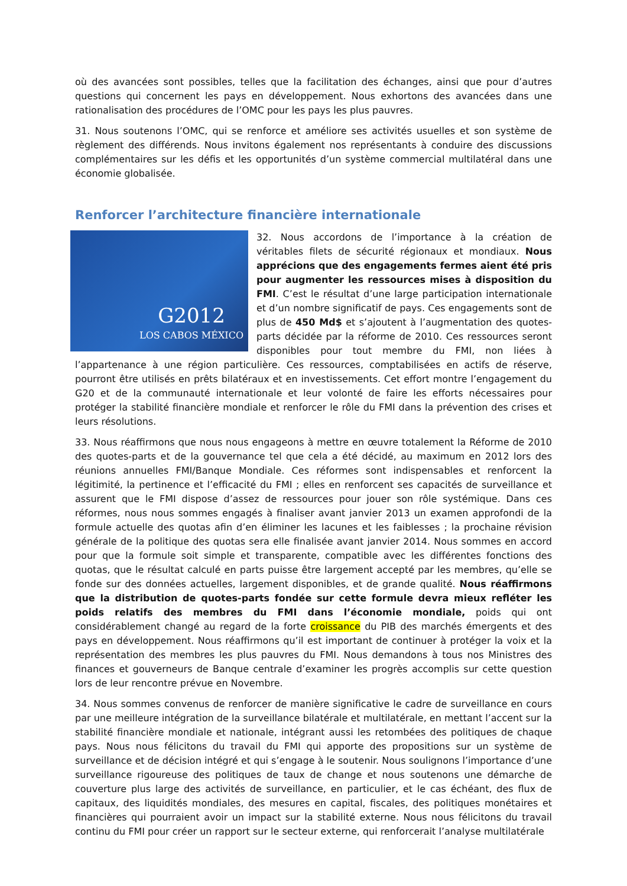où des avancées sont possibles, telles que la facilitation des échanges, ainsi que pour d’autres questions qui concernent les pays en développement. Nous exhortons des avancées dans une rationalisation des procédures de l’OMC pour les pays les plus pauvres.
31. Nous soutenons l’OMC, qui se renforce et améliore ses activités usuelles et son système de règlement des différends. Nous invitons également nos représentants à conduire des discussions complémentaires sur les défis et les opportunités d’un système commercial multilatéral dans une économie globalisée.
Renforcer l’architecture financière internationale
G2012
LOS CABOS MÉXICO
32. Nous accordons de l’importance à la création de véritables filets de sécurité régionaux et mondiaux. Nous apprécions que des engagements fermes aient été pris pour augmenter les ressources mises à disposition du FMI. C’est le résultat d’une large participation internationale et d’un nombre significatif de pays. Ces engagements sont de plus de 450 Md$ et s’ajoutent à l’augmentation des quotes-parts décidée par la réforme de 2010. Ces ressources seront disponibles pour tout membre du FMI, non liées à l’appartenance à une région particulière. Ces ressources, comptabilisées en actifs de réserve, pourront être utilisés en prêts bilatéraux et en investissements. Cet effort montre l’engagement du G20 et de la communauté internationale et leur volonté de faire les efforts nécessaires pour protéger la stabilité financière mondiale et renforcer le rôle du FMI dans la prévention des crises et leurs résolutions.
33. Nous réaffirmons que nous nous engageons à mettre en œuvre totalement la Réforme de 2010 des quotes-parts et de la gouvernance tel que cela a été décidé, au maximum en 2012 lors des réunions annuelles FMI/Banque Mondiale. Ces réformes sont indispensables et renforcent la légitimité, la pertinence et l’efficacité du FMI ; elles en renforcent ses capacités de surveillance et assurent que le FMI dispose d’assez de ressources pour jouer son rôle systémique. Dans ces réformes, nous nous sommes engagés à finaliser avant janvier 2013 un examen approfondi de la formule actuelle des quotas afin d’en éliminer les lacunes et les faiblesses ; la prochaine révision générale de la politique des quotas sera elle finalisée avant janvier 2014. Nous sommes en accord pour que la formule soit simple et transparente, compatible avec les différentes fonctions des quotas, que le résultat calculé en parts puisse être largement accepté par les membres, qu’elle se fonde sur des données actuelles, largement disponibles, et de grande qualité. Nous réaffirmons que la distribution de quotes-parts fondée sur cette formule devra mieux refléter les poids relatifs des membres du FMI dans l’économie mondiale, poids qui ont considérablement changé au regard de la forte croissance du PIB des marchés émergents et des pays en développement. Nous réaffirmons qu’il est important de continuer à protéger la voix et la représentation des membres les plus pauvres du FMI. Nous demandons à tous nos Ministres des finances et gouverneurs de Banque centrale d’examiner les progrès accomplis sur cette question lors de leur rencontre prévue en Novembre.
34. Nous sommes convenus de renforcer de manière significative le cadre de surveillance en cours par une meilleure intégration de la surveillance bilatérale et multilatérale, en mettant l’accent sur la stabilité financière mondiale et nationale, intégrant aussi les retombées des politiques de chaque pays. Nous nous félicitons du travail du FMI qui apporte des propositions sur un système de surveillance et de décision intégré et qui s’engage à le soutenir. Nous soulignons l’importance d’une surveillance rigoureuse des politiques de taux de change et nous soutenons une démarche de couverture plus large des activités de surveillance, en particulier, et le cas échéant, des flux de capitaux, des liquidités mondiales, des mesures en capital, fiscales, des politiques monétaires et financières qui pourraient avoir un impact sur la stabilité externe. Nous nous félicitons du travail continu du FMI pour créer un rapport sur le secteur externe, qui renforcerait l’analyse multilatérale